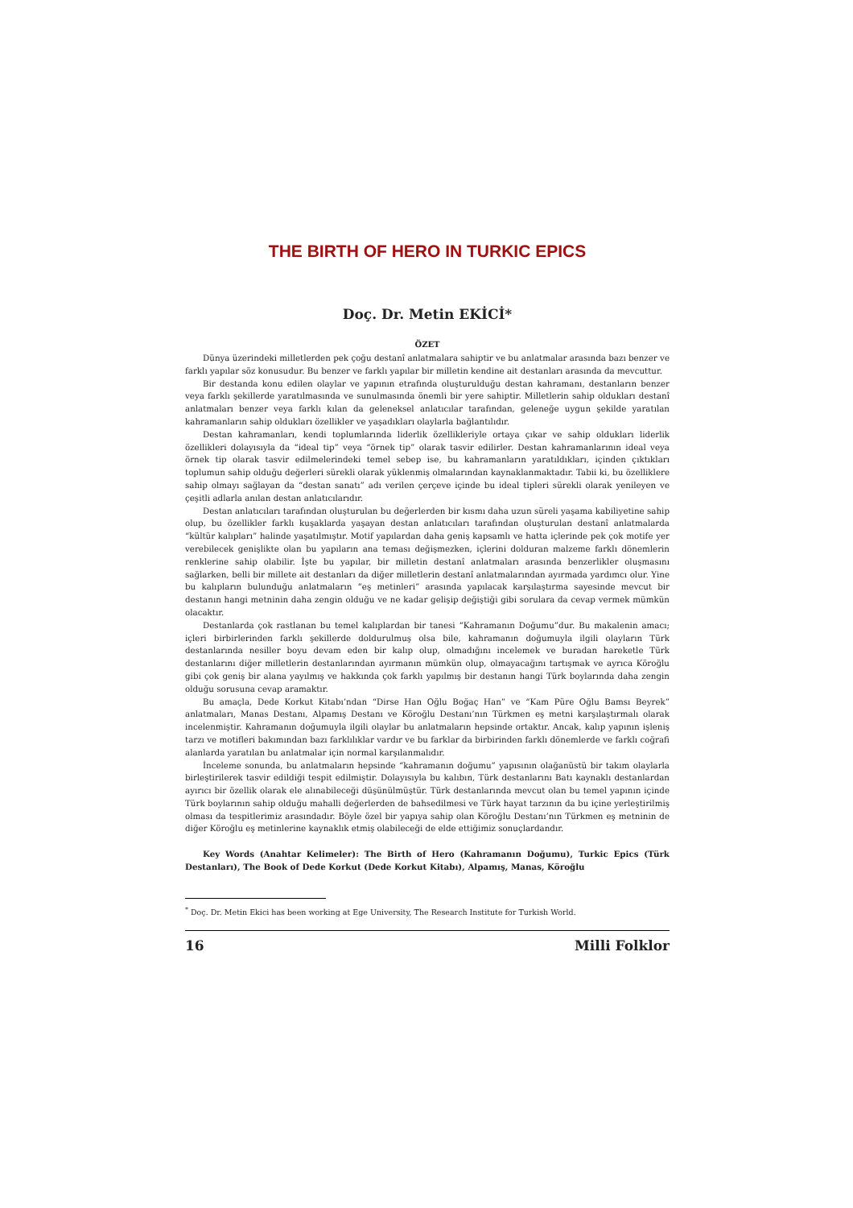THE BIRTH OF HERO IN TURKIC EPICS
Doç. Dr. Metin EKİCİ*
ÖZET
Dünya üzerindeki milletlerden pek çoğu destanî anlatmalara sahiptir ve bu anlatmalar arasında bazı benzer ve farklı yapılar söz konusudur. Bu benzer ve farklı yapılar bir milletin kendine ait destanları arasında da mevcuttur.
Bir destanda konu edilen olaylar ve yapının etrafında oluşturulduğu destan kahramanı, destanların benzer veya farklı şekillerde yaratılmasında ve sunulmasında önemli bir yere sahiptir. Milletlerin sahip oldukları destanî anlatmaları benzer veya farklı kılan da geleneksel anlatıcılar tarafından, geleneğe uygun şekilde yaratılan kahramanların sahip oldukları özellikler ve yaşadıkları olaylarla bağlantılıdır.
Destan kahramanları, kendi toplumlarında liderlik özellikleriyle ortaya çıkar ve sahip oldukları liderlik özellikleri dolayısıyla da “ideal tip” veya “örnek tip” olarak tasvir edilirler. Destan kahramanlarının ideal veya örnek tip olarak tasvir edilmelerindeki temel sebep ise, bu kahramanların yaratıldıkları, içinden çıktıkları toplumun sahip olduğu değerleri sürekli olarak yüklenmiş olmalarından kaynaklanmaktadır. Tabii ki, bu özelliklere sahip olmayı sağlayan da “destan sanatı” adı verilen çerçeve içinde bu ideal tipleri sürekli olarak yenileyen ve çeşitli adlarla anılan destan anlatıcılarıdır.
Destan anlatıcıları tarafından oluşturulan bu değerlerden bir kısmı daha uzun süreli yaşama kabiliyetine sahip olup, bu özellikler farklı kuşaklarda yaşayan destan anlatıcıları tarafından oluşturulan destanî anlatmalarda “kültür kalıpları” halinde yaşatılmıştır. Motif yapılardan daha geniş kapsamlı ve hatta içlerinde pek çok motife yer verebilecek genişlikte olan bu yapıların ana teması değişmezken, içlerini dolduran malzeme farklı dönemlerin renklerine sahip olabilir. İşte bu yapılar, bir milletin destanî anlatmaları arasında benzerlikler oluşmasını sağlarken, belli bir millete ait destanları da diğer milletlerin destanî anlatmalarından ayırmada yardımcı olur. Yine bu kalıpların bulunduğu anlatmaların “eş metinleri” arasında yapılacak karşılaştırma sayesinde mevcut bir destanın hangi metninin daha zengin olduğu ve ne kadar gelişip değiştiği gibi sorulara da cevap vermek mümkün olacaktır.
Destanlarda çok rastlanan bu temel kalıplardan bir tanesi “Kahramanın Doğumu”dur. Bu makalenin amacı; içleri birbirlerinden farklı şekillerde doldurulmuş olsa bile, kahramanın doğumuyla ilgili olayların Türk destanlarında nesiller boyu devam eden bir kalıp olup, olmadığını incelemek ve buradan hareketle Türk destanlarını diğer milletlerin destanlarından ayırmanın mümkün olup, olmayacağını tartışmak ve ayrıca Köroğlu gibi çok geniş bir alana yayılmış ve hakkında çok farklı yapılmış bir destanın hangi Türk boylarında daha zengin olduğu sorusuna cevap aramaktır.
Bu amaçla, Dede Korkut Kitabı’ndan “Dirse Han Oğlu Boğaç Han” ve “Kam Püre Oğlu Bamsı Beyrek” anlatmaları, Manas Destanı, Alpamış Destanı ve Köroğlu Destanı’nın Türkmen eş metni karşılaştırmalı olarak incelenmiştir. Kahramanın doğumuyla ilgili olaylar bu anlatmaların hepsinde ortaktır. Ancak, kalıp yapının işleniş tarzı ve motifleri bakımından bazı farklılıklar vardır ve bu farklar da birbirinden farklı dönemlerde ve farklı coğrafi alanlarda yaratılan bu anlatmalar için normal karşılanmalıdır.
İnceleme sonunda, bu anlatmaların hepsinde “kahramanın doğumu” yapısının olağanüstü bir takım olaylarla birleştirilerek tasvir edildiği tespit edilmiştir. Dolayısıyla bu kalıbın, Türk destanlarını Batı kaynaklı destanlardan ayırıcı bir özellik olarak ele alınabileceği düşünülmüştür. Türk destanlarında mevcut olan bu temel yapının içinde Türk boylarının sahip olduğu mahalli değerlerden de bahsedilmesi ve Türk hayat tarzının da bu içine yerleştirilmiş olması da tespitlerimiz arasındadır. Böyle özel bir yapıya sahip olan Köroğlu Destanı’nın Türkmen eş metninin de diğer Köroğlu eş metinlerine kaynaklık etmiş olabileceği de elde ettiğimiz sonuçlardandır.
Key Words (Anahtar Kelimeler): The Birth of Hero (Kahramanın Doğumu), Turkic Epics (Türk Destanları), The Book of Dede Korkut (Dede Korkut Kitabı), Alpamış, Manas, Köroğlu
<sup>*</sup> Doç. Dr. Metin Ekici has been working at Ege University, The Research Institute for Turkish World.
16 Milli Folklor